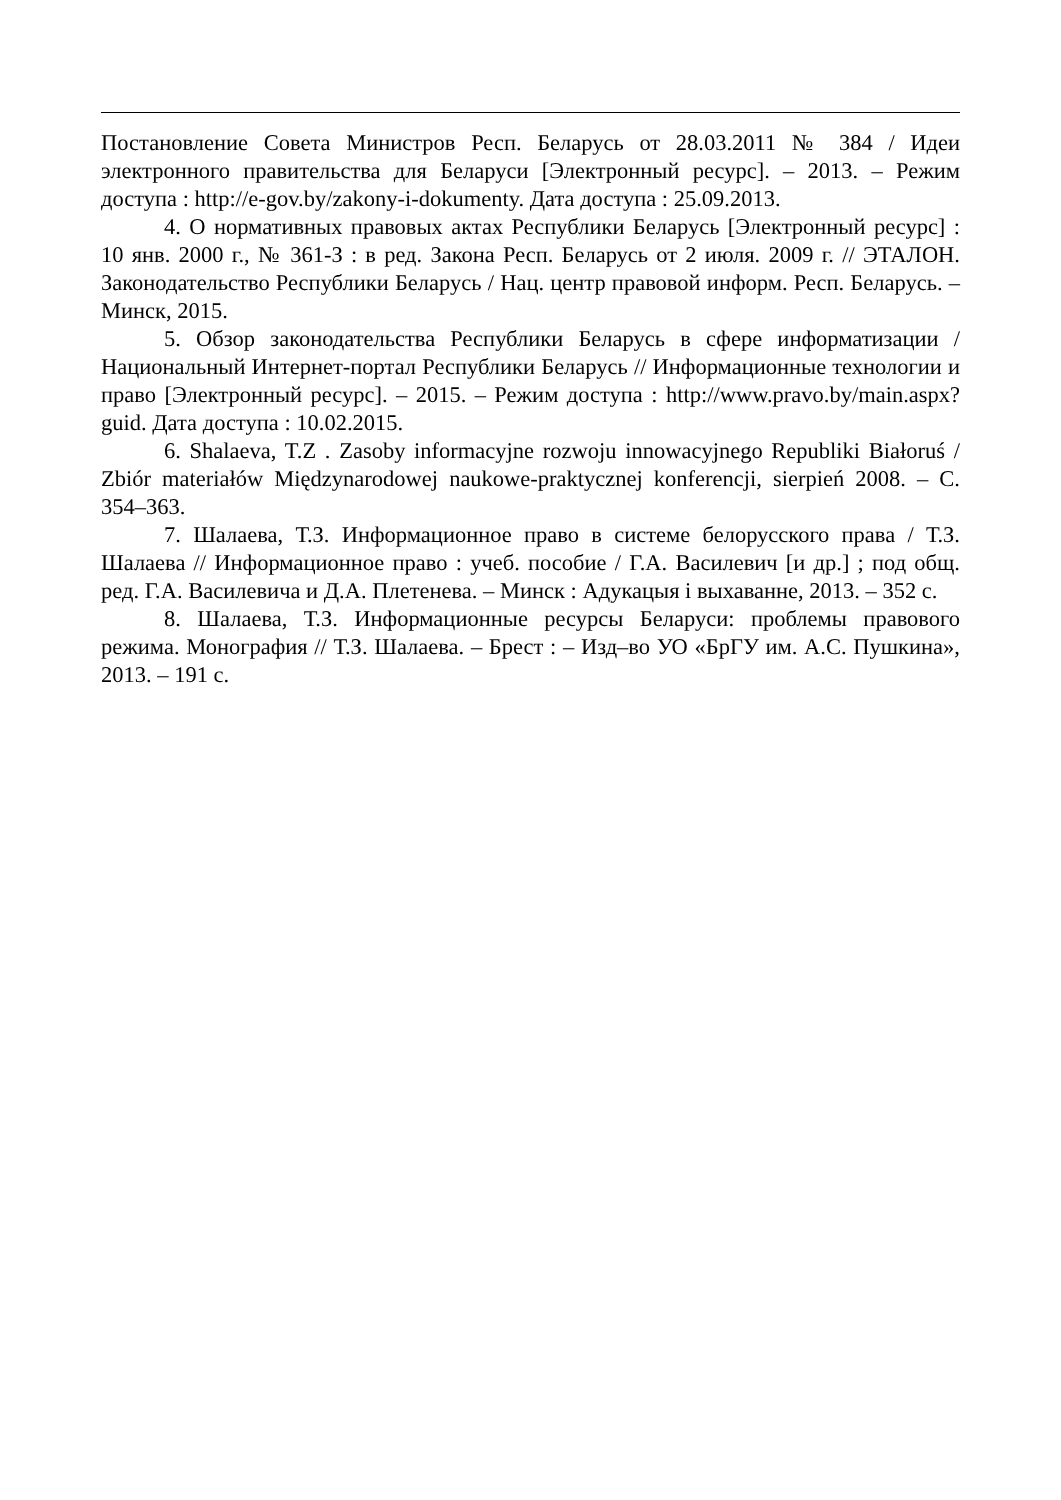Постановление Совета Министров Респ. Беларусь от 28.03.2011 № 384 / Идеи электронного правительства для Беларуси [Электронный ресурс]. – 2013. – Режим доступа : http://e-gov.by/zakony-i-dokumenty. Дата доступа : 25.09.2013.
4. О нормативных правовых актах Республики Беларусь [Электронный ресурс] : 10 янв. 2000 г., № 361-З : в ред. Закона Респ. Беларусь от 2 июля. 2009 г. // ЭТАЛОН. Законодательство Республики Беларусь / Нац. центр правовой информ. Респ. Беларусь. – Минск, 2015.
5. Обзор законодательства Республики Беларусь в сфере информатизации / Национальный Интернет-портал Республики Беларусь // Информационные технологии и право [Электронный ресурс]. – 2015. – Режим доступа : http://www.pravo.by/main.aspx?guid. Дата доступа : 10.02.2015.
6. Shalaeva, T.Z . Zasoby informacyjne rozwoju innowacyjnego Republiki Białoruś / Zbiór materiałów Międzynarodowej naukowe-praktycznej konferencji, sierpień 2008. – С. 354–363.
7. Шалаева, Т.З. Информационное право в системе белорусского права / Т.З. Шалаева // Информационное право : учеб. пособие / Г.А. Василевич [и др.] ; под общ. ред. Г.А. Василевича и Д.А. Плетенева. – Минск : Адукацыя і выхаванне, 2013. – 352 с.
8. Шалаева, Т.З. Информационные ресурсы Беларуси: проблемы правового режима. Монография // Т.З. Шалаева. – Брест : – Изд–во УО «БрГУ им. А.С. Пушкина», 2013. – 191 с.